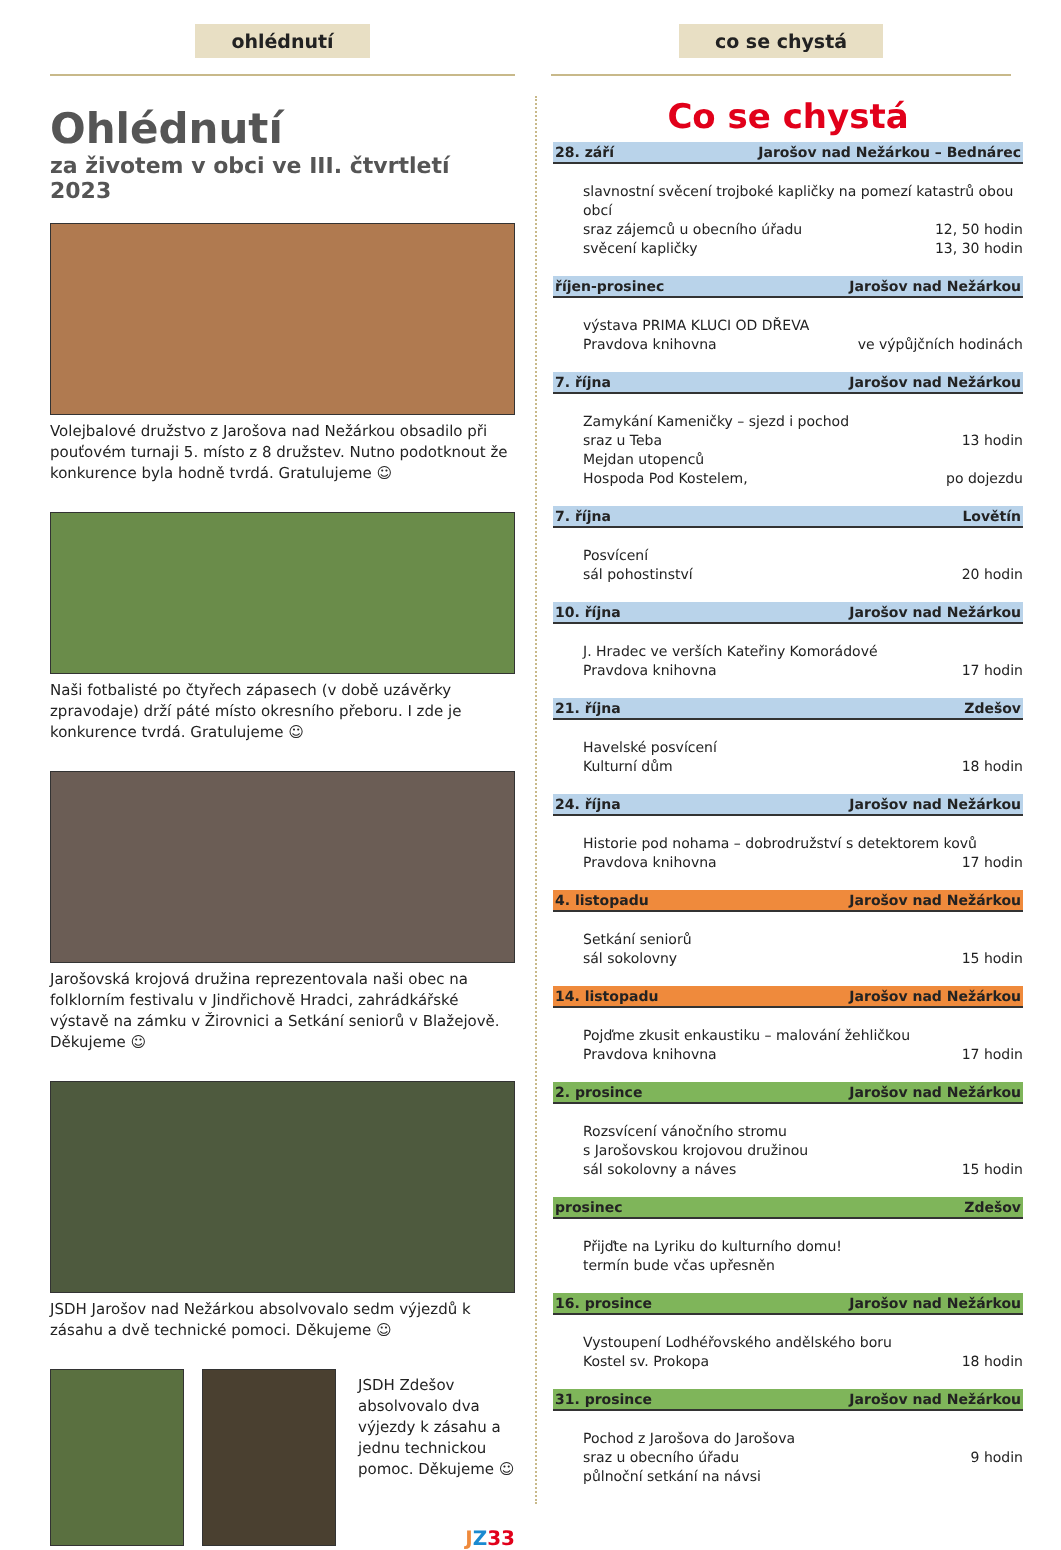ohlédnutí
Ohlédnutí
za životem v obci ve III. čtvrtletí 2023
Volejbalové družstvo z Jarošova nad Nežárkou obsadilo při pouťovém turnaji 5. místo z 8 družstev. Nutno podotknout že konkurence byla hodně tvrdá. Gratulujeme ☺
Naši fotbalisté po čtyřech zápasech (v době uzávěrky zpravodaje) drží páté místo okresního přeboru. I zde je konkurence tvrdá. Gratulujeme ☺
Jarošovská krojová družina reprezentovala naši obec na folklorním festivalu v Jindřichově Hradci, zahrádkářské výstavě na zámku v Žirovnici a Setkání seniorů v Blažejově. Děkujeme ☺
JSDH Jarošov nad Nežárkou absolvovalo sedm výjezdů k zásahu a dvě technické pomoci. Děkujeme ☺
JSDH Zdešov absolvovalo dva výjezdy k zásahu a jednu technickou pomoc. Děkujeme ☺
JZ 33
co se chystá
Co se chystá
28. září Jarošov nad Nežárkou – Bednárec
slavnostní svěcení trojboké kapličky na pomezí katastrů obou obcí
sraz zájemců u obecního úřadu 12, 50 hodin
svěcení kapličky 13, 30 hodin
říjen-prosinec Jarošov nad Nežárkou
výstava PRIMA KLUCI OD DŘEVA
Pravdova knihovna ve výpůjčních hodinách
7. října Jarošov nad Nežárkou
Zamykání Kameničky – sjezd i pochod
sraz u Teba 13 hodin
Mejdan utopenců
Hospoda Pod Kostelem, po dojezdu
7. října Lovětín
Posvícení
sál pohostinství 20 hodin
10. října Jarošov nad Nežárkou
J. Hradec ve verších Kateřiny Komorádové
Pravdova knihovna 17 hodin
21. října Zdešov
Havelské posvícení
Kulturní dům 18 hodin
24. října Jarošov nad Nežárkou
Historie pod nohama – dobrodružství s detektorem kovů
Pravdova knihovna 17 hodin
4. listopadu Jarošov nad Nežárkou
Setkání seniorů
sál sokolovny 15 hodin
14. listopadu Jarošov nad Nežárkou
Pojďme zkusit enkaustiku – malování žehličkou
Pravdova knihovna 17 hodin
2. prosince Jarošov nad Nežárkou
Rozsvícení vánočního stromu
s Jarošovskou krojovou družinou
sál sokolovny a náves 15 hodin
prosinec Zdešov
Přijďte na Lyriku do kulturního domu!
termín bude včas upřesněn
16. prosince Jarošov nad Nežárkou
Vystoupení Lodhéřovského andělského boru
Kostel sv. Prokopa 18 hodin
31. prosince Jarošov nad Nežárkou
Pochod z Jarošova do Jarošova
sraz u obecního úřadu 9 hodin
půlnoční setkání na návsi